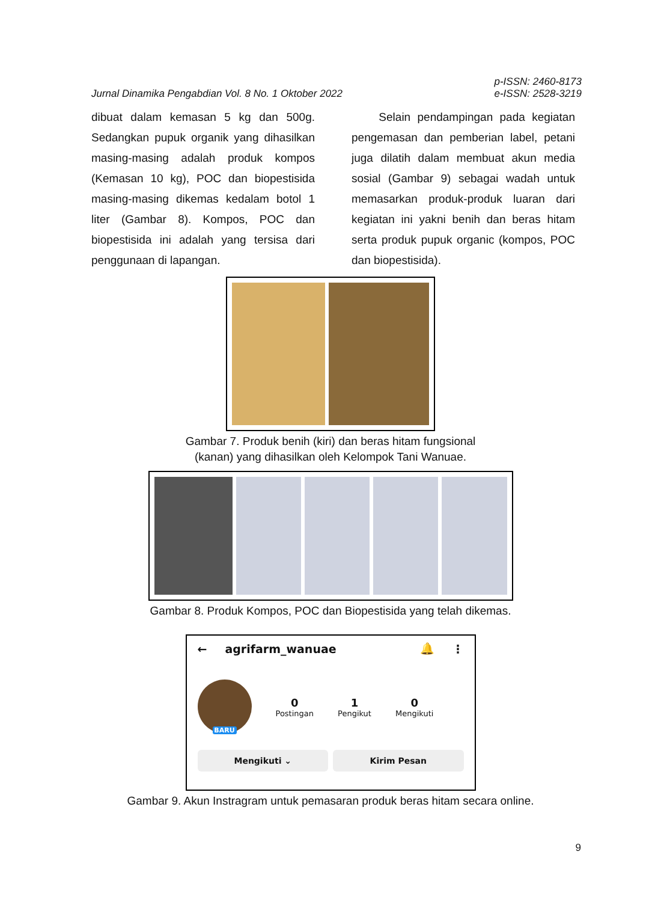Jurnal Dinamika Pengabdian Vol. 8 No. 1 Oktober 2022 p-ISSN: 2460-8173
e-ISSN: 2528-3219
dibuat dalam kemasan 5 kg dan 500g. Sedangkan pupuk organik yang dihasilkan masing-masing adalah produk kompos (Kemasan 10 kg), POC dan biopestisida masing-masing dikemas kedalam botol 1 liter (Gambar 8). Kompos, POC dan biopestisida ini adalah yang tersisa dari penggunaan di lapangan.
Selain pendampingan pada kegiatan pengemasan dan pemberian label, petani juga dilatih dalam membuat akun media sosial (Gambar 9) sebagai wadah untuk memasarkan produk-produk luaran dari kegiatan ini yakni benih dan beras hitam serta produk pupuk organic (kompos, POC dan biopestisida).
Gambar 7. Produk benih (kiri) dan beras hitam fungsional
(kanan) yang dihasilkan oleh Kelompok Tani Wanuae.
Gambar 8. Produk Kompos, POC dan Biopestisida yang telah dikemas.
← agrifarm_wanuae 🔔 ⋮
BARU
0
Postingan
1
Pengikut
0
Mengikuti
Mengikuti ⌄ Kirim Pesan
Gambar 9. Akun Instragram untuk pemasaran produk beras hitam secara online.
9